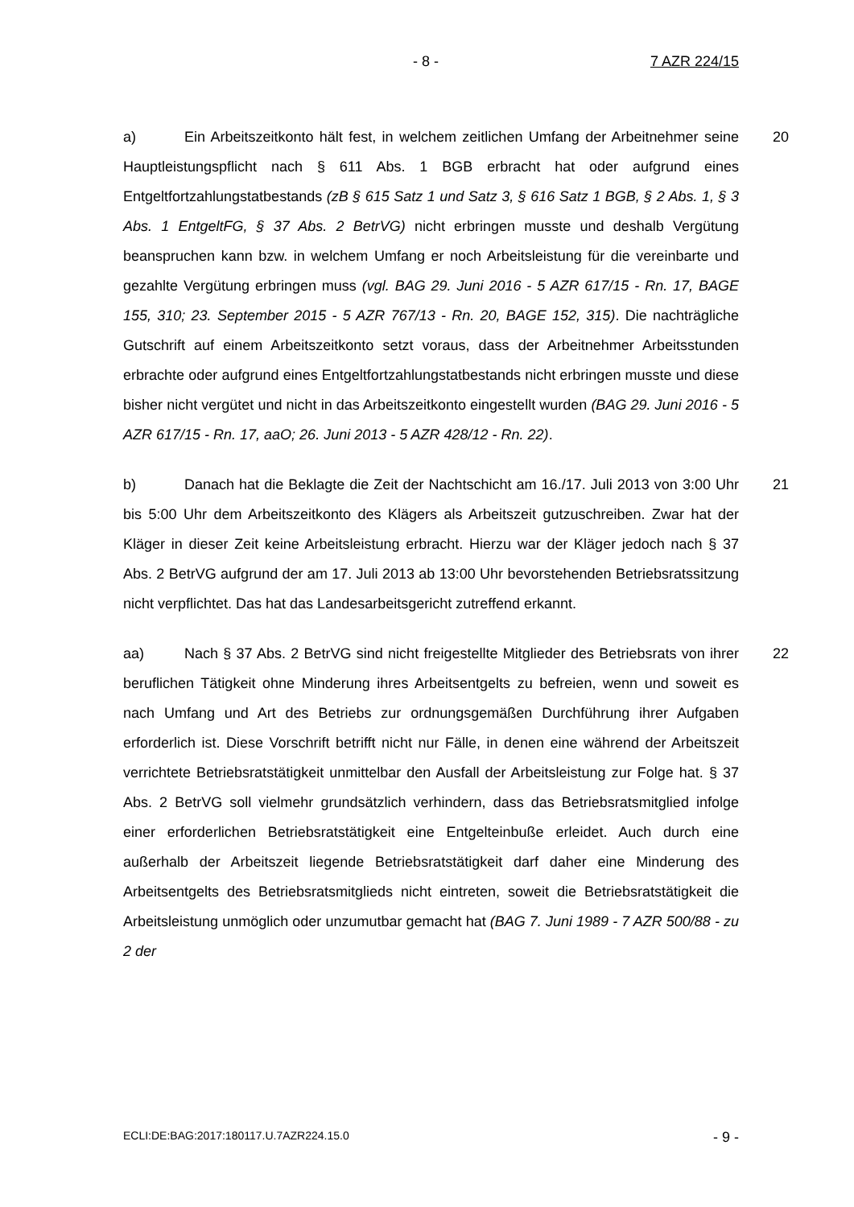- 8 - 7 AZR 224/15
20 a) Ein Arbeitszeitkonto hält fest, in welchem zeitlichen Umfang der Arbeitnehmer seine Hauptleistungspflicht nach § 611 Abs. 1 BGB erbracht hat oder aufgrund eines Entgeltfortzahlungstatbestands (zB § 615 Satz 1 und Satz 3, § 616 Satz 1 BGB, § 2 Abs. 1, § 3 Abs. 1 EntgeltFG, § 37 Abs. 2 BetrVG) nicht erbringen musste und deshalb Vergütung beanspruchen kann bzw. in welchem Umfang er noch Arbeitsleistung für die vereinbarte und gezahlte Vergütung erbringen muss (vgl. BAG 29. Juni 2016 - 5 AZR 617/15 - Rn. 17, BAGE 155, 310; 23. September 2015 - 5 AZR 767/13 - Rn. 20, BAGE 152, 315). Die nachträgliche Gutschrift auf einem Arbeitszeitkonto setzt voraus, dass der Arbeitnehmer Arbeitsstunden erbrachte oder aufgrund eines Entgeltfortzahlungstatbestands nicht erbringen musste und diese bisher nicht vergütet und nicht in das Arbeitszeitkonto eingestellt wurden (BAG 29. Juni 2016 - 5 AZR 617/15 - Rn. 17, aaO; 26. Juni 2013 - 5 AZR 428/12 - Rn. 22).
21 b) Danach hat die Beklagte die Zeit der Nachtschicht am 16./17. Juli 2013 von 3:00 Uhr bis 5:00 Uhr dem Arbeitszeitkonto des Klägers als Arbeitszeit gutzuschreiben. Zwar hat der Kläger in dieser Zeit keine Arbeitsleistung erbracht. Hierzu war der Kläger jedoch nach § 37 Abs. 2 BetrVG aufgrund der am 17. Juli 2013 ab 13:00 Uhr bevorstehenden Betriebsratssitzung nicht verpflichtet. Das hat das Landesarbeitsgericht zutreffend erkannt.
22 aa) Nach § 37 Abs. 2 BetrVG sind nicht freigestellte Mitglieder des Betriebsrats von ihrer beruflichen Tätigkeit ohne Minderung ihres Arbeitsentgelts zu befreien, wenn und soweit es nach Umfang und Art des Betriebs zur ordnungsgemäßen Durchführung ihrer Aufgaben erforderlich ist. Diese Vorschrift betrifft nicht nur Fälle, in denen eine während der Arbeitszeit verrichtete Betriebsratstätigkeit unmittelbar den Ausfall der Arbeitsleistung zur Folge hat. § 37 Abs. 2 BetrVG soll vielmehr grundsätzlich verhindern, dass das Betriebsratsmitglied infolge einer erforderlichen Betriebsratstätigkeit eine Entgelteinbuße erleidet. Auch durch eine außerhalb der Arbeitszeit liegende Betriebsratstätigkeit darf daher eine Minderung des Arbeitsentgelts des Betriebsratsmitglieds nicht eintreten, soweit die Betriebsratstätigkeit die Arbeitsleistung unmöglich oder unzumutbar gemacht hat (BAG 7. Juni 1989 - 7 AZR 500/88 - zu 2 der
ECLI:DE:BAG:2017:180117.U.7AZR224.15.0 - 9 -